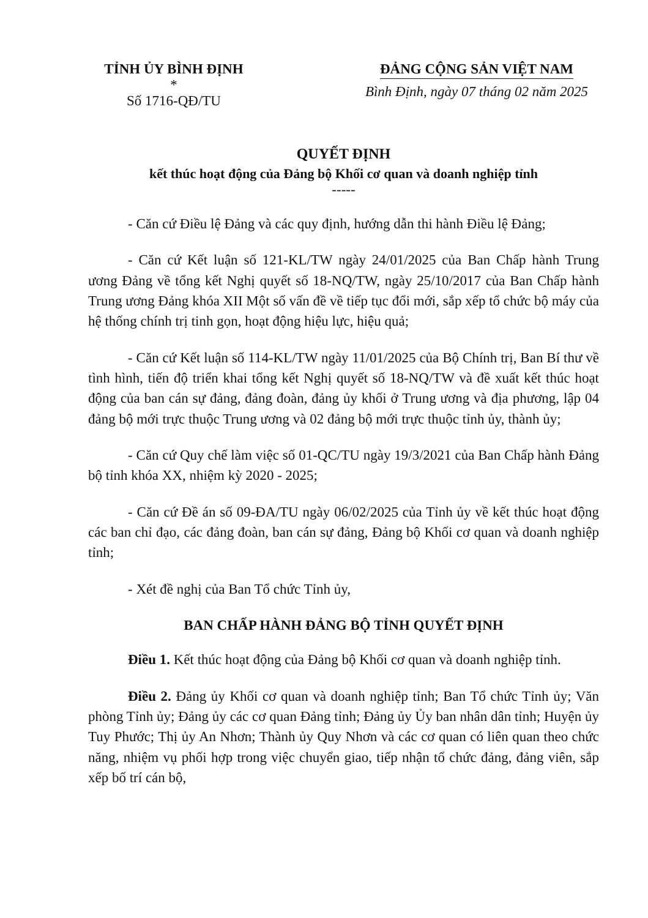TỈNH ỦY BÌNH ĐỊNH
*
Số 1716-QĐ/TU
ĐẢNG CỘNG SẢN VIỆT NAM
Bình Định, ngày 07 tháng 02 năm 2025
QUYẾT ĐỊNH
kết thúc hoạt động của Đảng bộ Khối cơ quan và doanh nghiệp tỉnh
-----
- Căn cứ Điều lệ Đảng và các quy định, hướng dẫn thi hành Điều lệ Đảng;
- Căn cứ Kết luận số 121-KL/TW ngày 24/01/2025 của Ban Chấp hành Trung ương Đảng về tổng kết Nghị quyết số 18-NQ/TW, ngày 25/10/2017 của Ban Chấp hành Trung ương Đảng khóa XII Một số vấn đề về tiếp tục đổi mới, sắp xếp tổ chức bộ máy của hệ thống chính trị tinh gọn, hoạt động hiệu lực, hiệu quả;
- Căn cứ Kết luận số 114-KL/TW ngày 11/01/2025 của Bộ Chính trị, Ban Bí thư về tình hình, tiến độ triển khai tổng kết Nghị quyết số 18-NQ/TW và đề xuất kết thúc hoạt động của ban cán sự đảng, đảng đoàn, đảng ủy khối ở Trung ương và địa phương, lập 04 đảng bộ mới trực thuộc Trung ương và 02 đảng bộ mới trực thuộc tỉnh ủy, thành ủy;
- Căn cứ Quy chế làm việc số 01-QC/TU ngày 19/3/2021 của Ban Chấp hành Đảng bộ tỉnh khóa XX, nhiệm kỳ 2020 - 2025;
- Căn cứ Đề án số 09-ĐA/TU ngày 06/02/2025 của Tỉnh ủy về kết thúc hoạt động các ban chỉ đạo, các đảng đoàn, ban cán sự đảng, Đảng bộ Khối cơ quan và doanh nghiệp tỉnh;
- Xét đề nghị của Ban Tổ chức Tỉnh ủy,
BAN CHẤP HÀNH ĐẢNG BỘ TỈNH QUYẾT ĐỊNH
Điều 1. Kết thúc hoạt động của Đảng bộ Khối cơ quan và doanh nghiệp tỉnh.
Điều 2. Đảng ủy Khối cơ quan và doanh nghiệp tỉnh; Ban Tổ chức Tỉnh ủy; Văn phòng Tỉnh ủy; Đảng ủy các cơ quan Đảng tỉnh; Đảng ủy Ủy ban nhân dân tỉnh; Huyện ủy Tuy Phước; Thị ủy An Nhơn; Thành ủy Quy Nhơn và các cơ quan có liên quan theo chức năng, nhiệm vụ phối hợp trong việc chuyển giao, tiếp nhận tổ chức đảng, đảng viên, sắp xếp bố trí cán bộ,